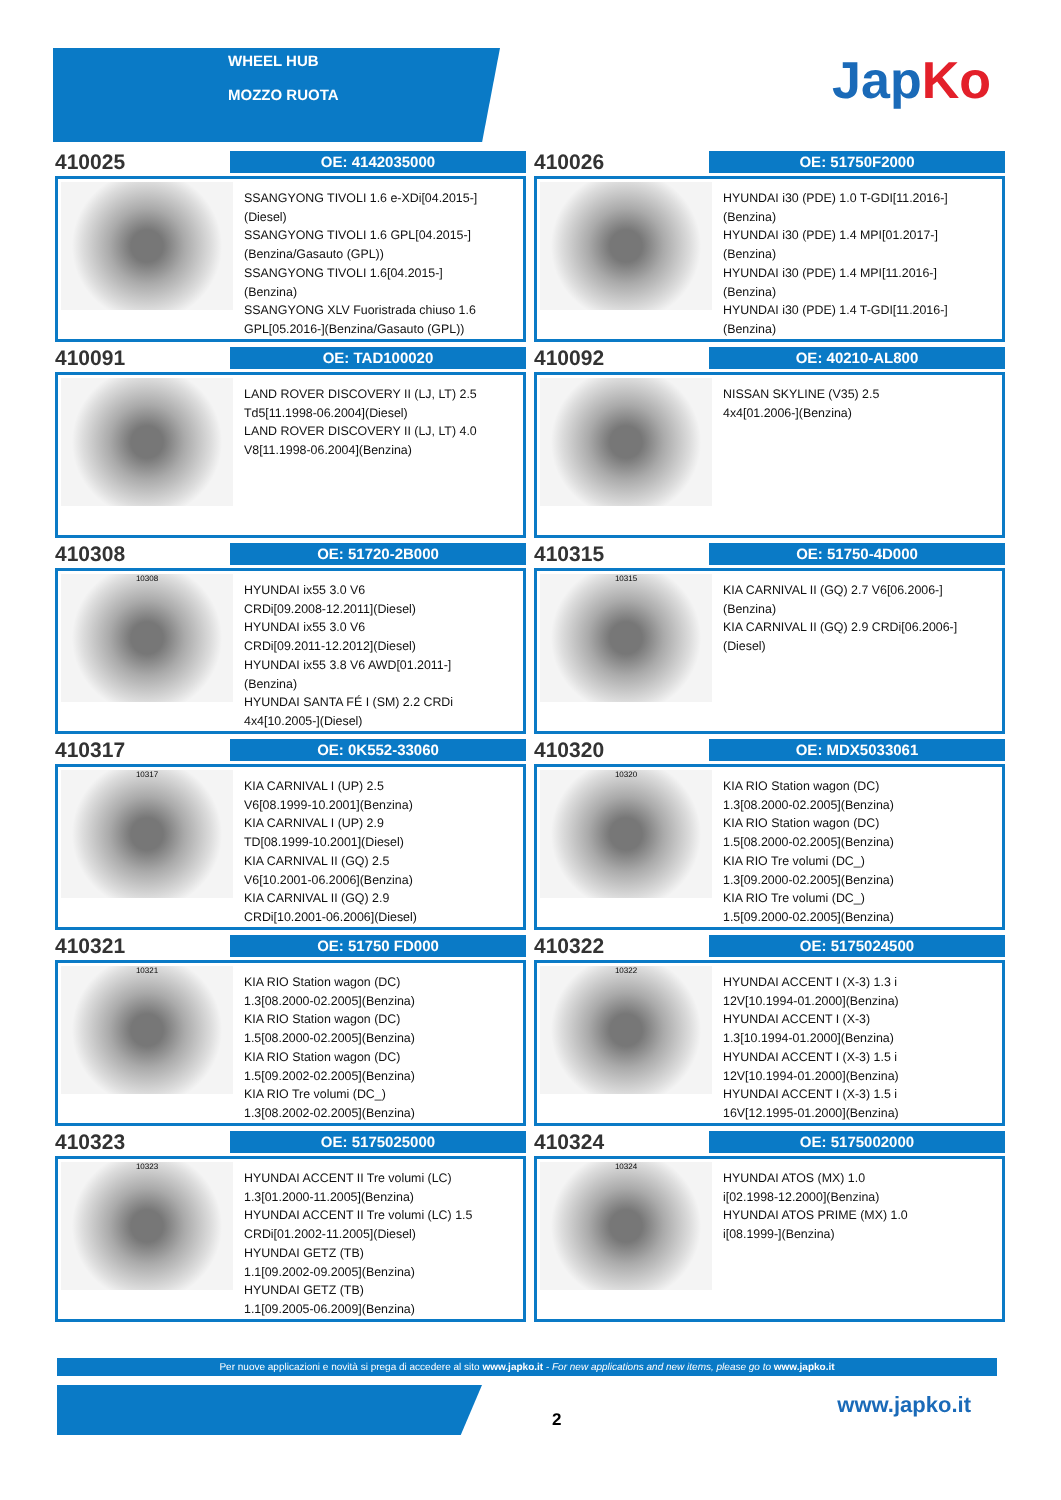WHEEL HUB
MOZZO RUOTA
JapKo
410025
OE: 4142035000
SSANGYONG TIVOLI 1.6 e-XDi[04.2015-]
(Diesel)
SSANGYONG TIVOLI 1.6 GPL[04.2015-]
(Benzina/Gasauto (GPL))
SSANGYONG TIVOLI 1.6[04.2015-]
(Benzina)
SSANGYONG XLV Fuoristrada chiuso 1.6
GPL[05.2016-](Benzina/Gasauto (GPL))
410026
OE: 51750F2000
HYUNDAI i30 (PDE) 1.0 T-GDI[11.2016-]
(Benzina)
HYUNDAI i30 (PDE) 1.4 MPI[01.2017-]
(Benzina)
HYUNDAI i30 (PDE) 1.4 MPI[11.2016-]
(Benzina)
HYUNDAI i30 (PDE) 1.4 T-GDI[11.2016-]
(Benzina)
410091
OE: TAD100020
LAND ROVER DISCOVERY II (LJ, LT) 2.5
Td5[11.1998-06.2004](Diesel)
LAND ROVER DISCOVERY II (LJ, LT) 4.0
V8[11.1998-06.2004](Benzina)
410092
OE: 40210-AL800
NISSAN SKYLINE (V35) 2.5
4x4[01.2006-](Benzina)
410308
OE: 51720-2B000
10308
HYUNDAI ix55 3.0 V6
CRDi[09.2008-12.2011](Diesel)
HYUNDAI ix55 3.0 V6
CRDi[09.2011-12.2012](Diesel)
HYUNDAI ix55 3.8 V6 AWD[01.2011-]
(Benzina)
HYUNDAI SANTA FÉ I (SM) 2.2 CRDi
4x4[10.2005-](Diesel)
410315
OE: 51750-4D000
10315
KIA CARNIVAL II (GQ) 2.7 V6[06.2006-]
(Benzina)
KIA CARNIVAL II (GQ) 2.9 CRDi[06.2006-]
(Diesel)
410317
OE: 0K552-33060
10317
KIA CARNIVAL I (UP) 2.5
V6[08.1999-10.2001](Benzina)
KIA CARNIVAL I (UP) 2.9
TD[08.1999-10.2001](Diesel)
KIA CARNIVAL II (GQ) 2.5
V6[10.2001-06.2006](Benzina)
KIA CARNIVAL II (GQ) 2.9
CRDi[10.2001-06.2006](Diesel)
410320
OE: MDX5033061
10320
KIA RIO Station wagon (DC)
1.3[08.2000-02.2005](Benzina)
KIA RIO Station wagon (DC)
1.5[08.2000-02.2005](Benzina)
KIA RIO Tre volumi (DC_)
1.3[09.2000-02.2005](Benzina)
KIA RIO Tre volumi (DC_)
1.5[09.2000-02.2005](Benzina)
410321
OE: 51750 FD000
10321
KIA RIO Station wagon (DC)
1.3[08.2000-02.2005](Benzina)
KIA RIO Station wagon (DC)
1.5[08.2000-02.2005](Benzina)
KIA RIO Station wagon (DC)
1.5[09.2002-02.2005](Benzina)
KIA RIO Tre volumi (DC_)
1.3[08.2002-02.2005](Benzina)
410322
OE: 5175024500
10322
HYUNDAI ACCENT I (X-3) 1.3 i
12V[10.1994-01.2000](Benzina)
HYUNDAI ACCENT I (X-3)
1.3[10.1994-01.2000](Benzina)
HYUNDAI ACCENT I (X-3) 1.5 i
12V[10.1994-01.2000](Benzina)
HYUNDAI ACCENT I (X-3) 1.5 i
16V[12.1995-01.2000](Benzina)
410323
OE: 5175025000
10323
HYUNDAI ACCENT II Tre volumi (LC)
1.3[01.2000-11.2005](Benzina)
HYUNDAI ACCENT II Tre volumi (LC) 1.5
CRDi[01.2002-11.2005](Diesel)
HYUNDAI GETZ (TB)
1.1[09.2002-09.2005](Benzina)
HYUNDAI GETZ (TB)
1.1[09.2005-06.2009](Benzina)
410324
OE: 5175002000
10324
HYUNDAI ATOS (MX) 1.0
i[02.1998-12.2000](Benzina)
HYUNDAI ATOS PRIME (MX) 1.0
i[08.1999-](Benzina)
Per nuove applicazioni e novità si prega di accedere al sito www.japko.it - For new applications and new items, please go to www.japko.it
2
www.japko.it